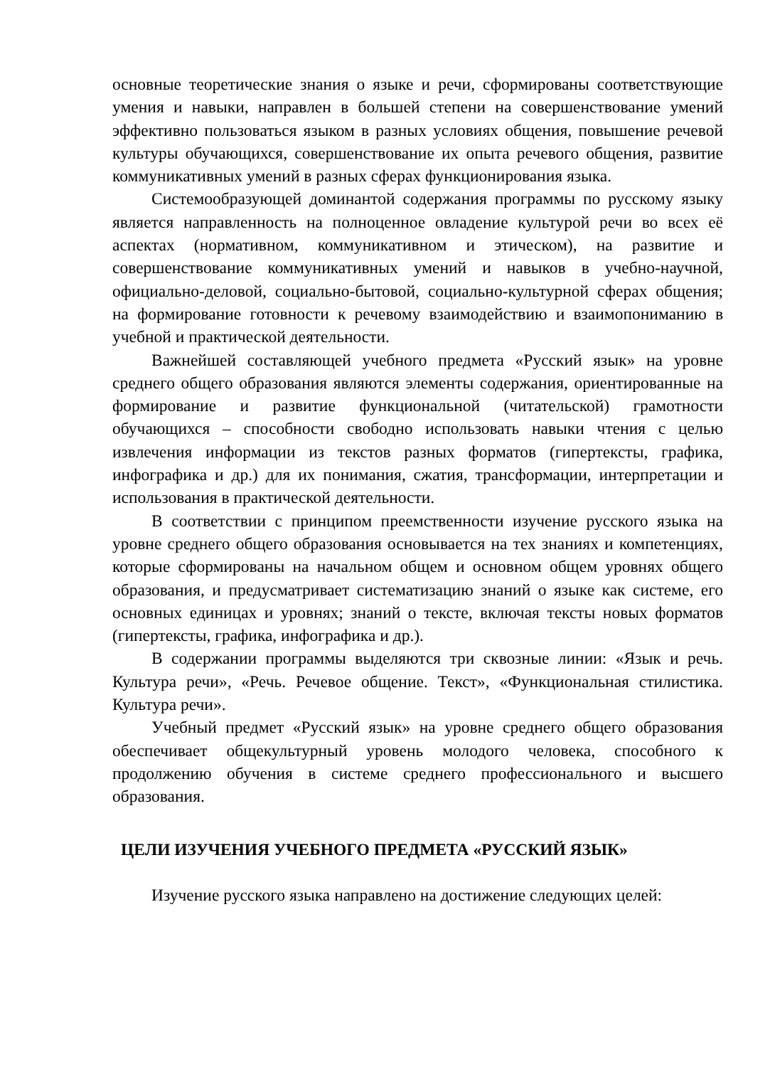основные теоретические знания о языке и речи, сформированы соответствующие умения и навыки, направлен в большей степени на совершенствование умений эффективно пользоваться языком в разных условиях общения, повышение речевой культуры обучающихся, совершенствование их опыта речевого общения, развитие коммуникативных умений в разных сферах функционирования языка.
Системообразующей доминантой содержания программы по русскому языку является направленность на полноценное овладение культурой речи во всех её аспектах (нормативном, коммуникативном и этическом), на развитие и совершенствование коммуникативных умений и навыков в учебно-научной, официально-деловой, социально-бытовой, социально-культурной сферах общения; на формирование готовности к речевому взаимодействию и взаимопониманию в учебной и практической деятельности.
Важнейшей составляющей учебного предмета «Русский язык» на уровне среднего общего образования являются элементы содержания, ориентированные на формирование и развитие функциональной (читательской) грамотности обучающихся – способности свободно использовать навыки чтения с целью извлечения информации из текстов разных форматов (гипертексты, графика, инфографика и др.) для их понимания, сжатия, трансформации, интерпретации и использования в практической деятельности.
В соответствии с принципом преемственности изучение русского языка на уровне среднего общего образования основывается на тех знаниях и компетенциях, которые сформированы на начальном общем и основном общем уровнях общего образования, и предусматривает систематизацию знаний о языке как системе, его основных единицах и уровнях; знаний о тексте, включая тексты новых форматов (гипертексты, графика, инфографика и др.).
В содержании программы выделяются три сквозные линии: «Язык и речь. Культура речи», «Речь. Речевое общение. Текст», «Функциональная стилистика. Культура речи».
Учебный предмет «Русский язык» на уровне среднего общего образования обеспечивает общекультурный уровень молодого человека, способного к продолжению обучения в системе среднего профессионального и высшего образования.
ЦЕЛИ ИЗУЧЕНИЯ УЧЕБНОГО ПРЕДМЕТА «РУССКИЙ ЯЗЫК»
Изучение русского языка направлено на достижение следующих целей: